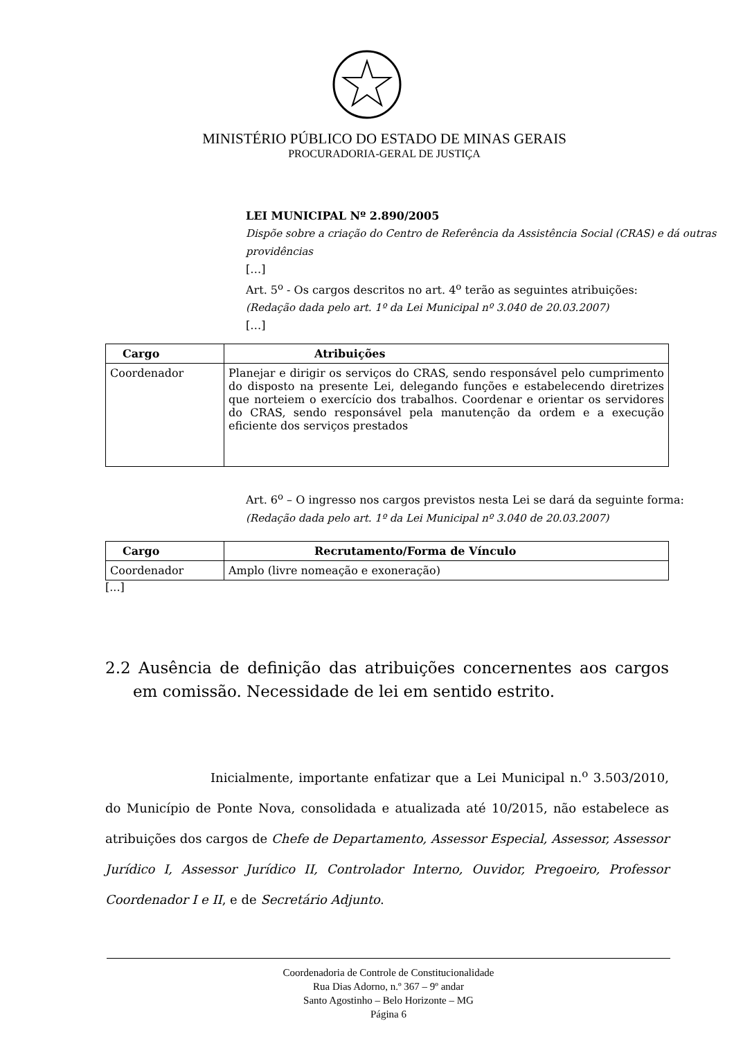MINISTÉRIO PÚBLICO DO ESTADO DE MINAS GERAIS
PROCURADORIA-GERAL DE JUSTIÇA
LEI MUNICIPAL Nº 2.890/2005
Dispõe sobre a criação do Centro de Referência da Assistência Social (CRAS) e dá outras providências
[…]
Art. 5<sup>o</sup> - Os cargos descritos no art. 4<sup>o</sup> terão as seguintes atribuições:
(Redação dada pelo art. 1º da Lei Municipal nº 3.040 de 20.03.2007)
[…]
| Cargo | Atribuições |
| --- | --- |
| Coordenador | Planejar e dirigir os serviços do CRAS, sendo responsável pelo cumprimento do disposto na presente Lei, delegando funções e estabelecendo diretrizes que norteiem o exercício dos trabalhos. Coordenar e orientar os servidores do CRAS, sendo responsável pela manutenção da ordem e a execução eficiente dos serviços prestados |
Art. 6<sup>o</sup> – O ingresso nos cargos previstos nesta Lei se dará da seguinte forma:
(Redação dada pelo art. 1º da Lei Municipal nº 3.040 de 20.03.2007)
| Cargo | Recrutamento/Forma de Vínculo |
| --- | --- |
| Coordenador | Amplo (livre nomeação e exoneração) |
[...]
2.2 Ausência de definição das atribuições concernentes aos cargos em comissão. Necessidade de lei em sentido estrito.
Inicialmente, importante enfatizar que a Lei Municipal n.<sup>o</sup> 3.503/2010, do Município de Ponte Nova, consolidada e atualizada até 10/2015, não estabelece as atribuições dos cargos de Chefe de Departamento, Assessor Especial, Assessor, Assessor Jurídico I, Assessor Jurídico II, Controlador Interno, Ouvidor, Pregoeiro, Professor Coordenador I e II, e de Secretário Adjunto.
Coordenadoria de Controle de Constitucionalidade
Rua Dias Adorno, n.º 367 – 9º andar
Santo Agostinho – Belo Horizonte – MG
Página 6